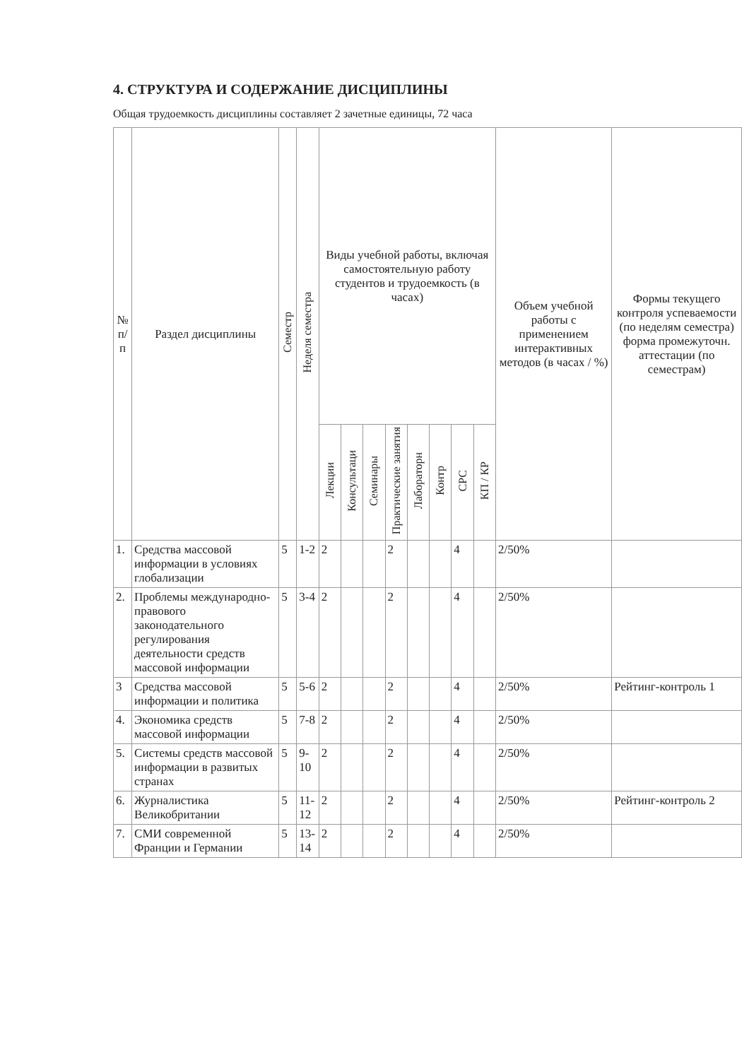4. СТРУКТУРА И СОДЕРЖАНИЕ ДИСЦИПЛИНЫ
Общая трудоемкость дисциплины составляет 2 зачетные единицы, 72 часа
| № п/п | Раздел дисциплины | Семестр | Неделя семестра | Виды учебной работы, включая самостоятельную работу студентов и трудоемкость (в часах) | | | | | | | | Объем учебной работы с применением интерактивных методов (в часах / %) | Формы текущего контроля успеваемости (по неделям семестра) форма промежуточн. аттестации (по семестрам) |
| --- | --- | --- | --- | --- | --- | --- | --- | --- | --- | --- | --- | --- | --- |
| | | | | Лекции | Консультаци | Семинары | Практические занятия | Лабораторн | Контр | СРС | КП / КР | | |
| 1. | Средства массовой информации в условиях глобализации | 5 | 1-2 | 2 | | | 2 | | | 4 | | 2/50% | |
| 2. | Проблемы международно-правового законодательного регулирования деятельности средств массовой информации | 5 | 3-4 | 2 | | | 2 | | | 4 | | 2/50% | |
| 3 | Средства массовой информации и политика | 5 | 5-6 | 2 | | | 2 | | | 4 | | 2/50% | Рейтинг-контроль 1 |
| 4. | Экономика средств массовой информации | 5 | 7-8 | 2 | | | 2 | | | 4 | | 2/50% | |
| 5. | Системы средств массовой информации в развитых странах | 5 | 9-10 | 2 | | | 2 | | | 4 | | 2/50% | |
| 6. | Журналистика Великобритании | 5 | 11-12 | 2 | | | 2 | | | 4 | | 2/50% | Рейтинг-контроль 2 |
| 7. | СМИ современной Франции и Германии | 5 | 13-14 | 2 | | | 2 | | | 4 | | 2/50% | |